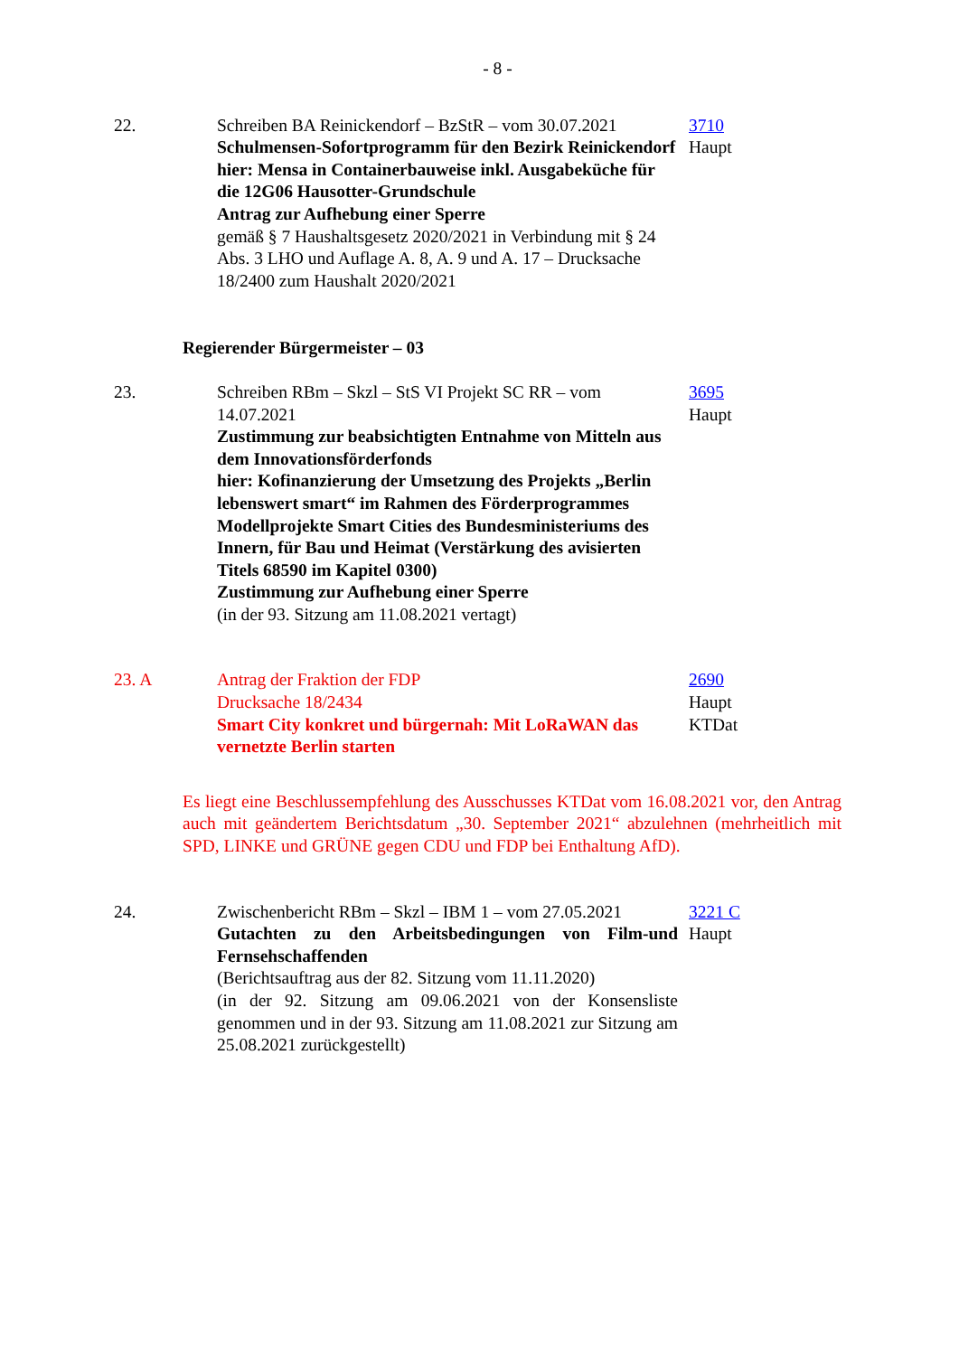- 8 -
22. Schreiben BA Reinickendorf – BzStR – vom 30.07.2021
Schulmensen-Sofortprogramm für den Bezirk Reinickendorf
hier: Mensa in Containerbauweise inkl. Ausgabeküche für die 12G06 Hausotter-Grundschule
Antrag zur Aufhebung einer Sperre
gemäß § 7 Haushaltsgesetz 2020/2021 in Verbindung mit § 24 Abs. 3 LHO und Auflage A. 8, A. 9 und A. 17 – Drucksache 18/2400 zum Haushalt 2020/2021
3710
Haupt
Regierender Bürgermeister – 03
23. Schreiben RBm – Skzl – StS VI Projekt SC RR – vom 14.07.2021
Zustimmung zur beabsichtigten Entnahme von Mitteln aus dem Innovationsförderfonds
hier: Kofinanzierung der Umsetzung des Projekts „Berlin lebenswert smart“ im Rahmen des Förderprogrammes Modellprojekte Smart Cities des Bundesministeriums des Innern, für Bau und Heimat (Verstärkung des avisierten Titels 68590 im Kapitel 0300)
Zustimmung zur Aufhebung einer Sperre
(in der 93. Sitzung am 11.08.2021 vertagt)
3695
Haupt
23. A Antrag der Fraktion der FDP
Drucksache 18/2434
Smart City konkret und bürgernah: Mit LoRaWAN das vernetzte Berlin starten
2690
Haupt
KTDat
Es liegt eine Beschlussempfehlung des Ausschusses KTDat vom 16.08.2021 vor, den Antrag auch mit geändertem Berichtsdatum „30. September 2021“ abzulehnen (mehrheitlich mit SPD, LINKE und GRÜNE gegen CDU und FDP bei Enthaltung AfD).
24. Zwischenbericht RBm – Skzl – IBM 1 – vom 27.05.2021
Gutachten zu den Arbeitsbedingungen von Film-und Fernsehschaffenden
(Berichtsauftrag aus der 82. Sitzung vom 11.11.2020)
(in der 92. Sitzung am 09.06.2021 von der Konsensliste genommen und in der 93. Sitzung am 11.08.2021 zur Sitzung am 25.08.2021 zurückgestellt)
3221 C
Haupt